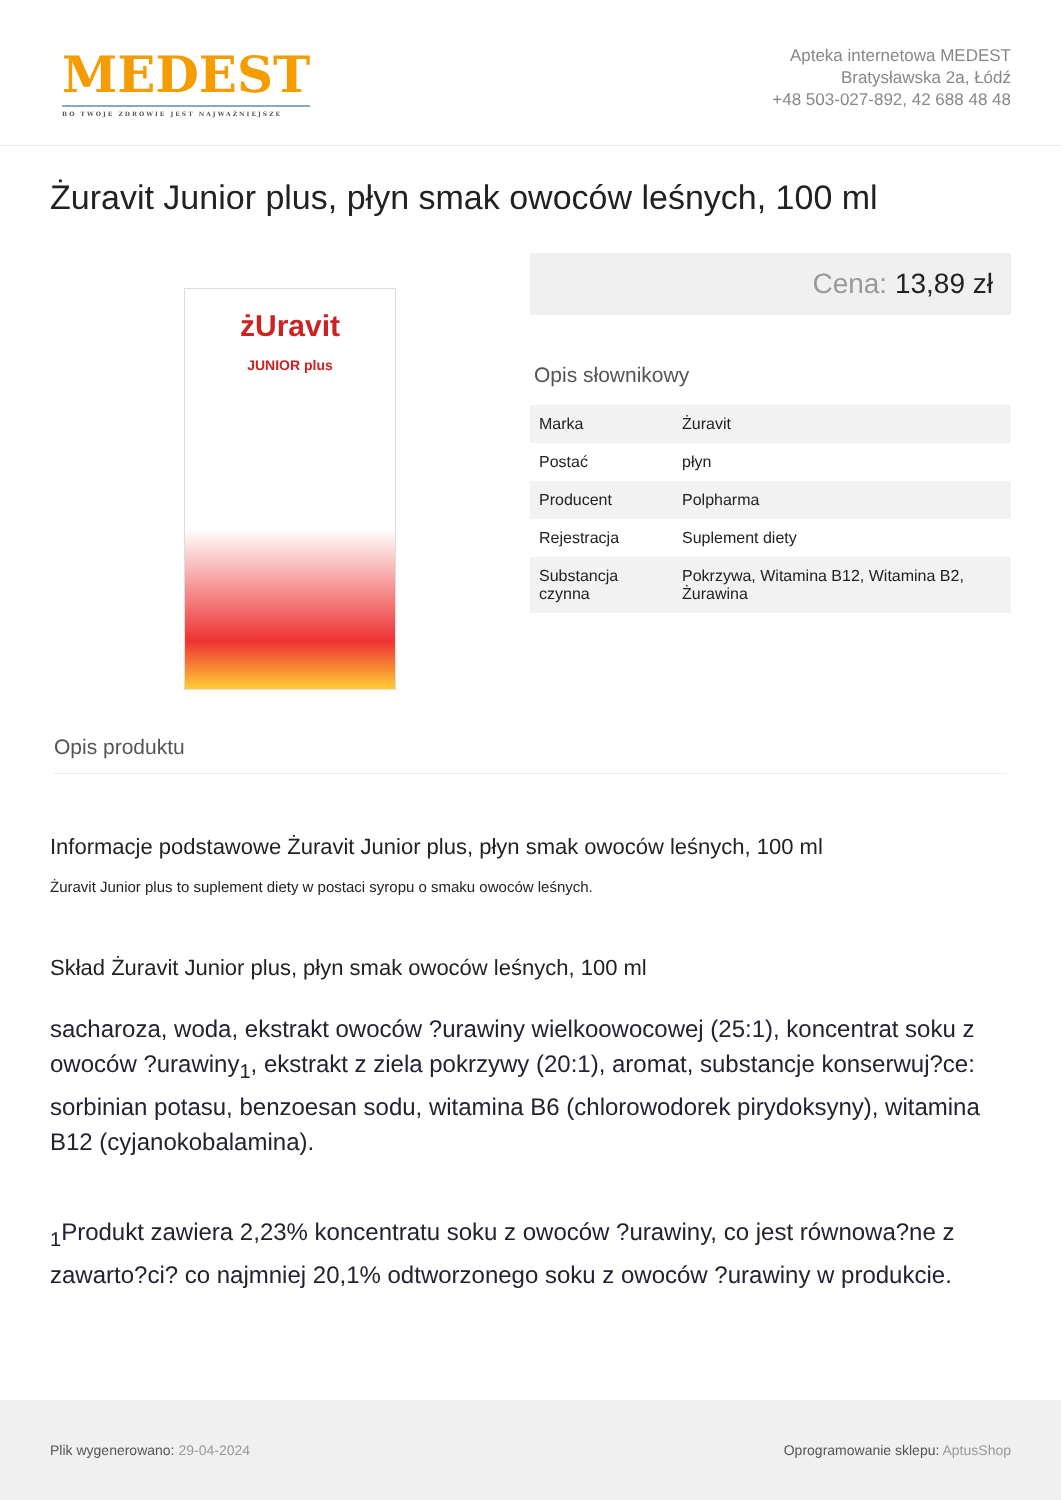MEDEST
BO TWOJE ZDROWIE JEST NAJWAŻNIEJSZE
Apteka internetowa MEDEST
Bratysławska 2a, Łódź
+48 503-027-892, 42 688 48 48
Żuravit Junior plus, płyn smak owoców leśnych, 100 ml
żUravit
JUNIOR plus
Cena: 13,89 zł
Opis słownikowy
| Marka | Żuravit |
| Postać | płyn |
| Producent | Polpharma |
| Rejestracja | Suplement diety |
| Substancja czynna | Pokrzywa, Witamina B12, Witamina B2, Żurawina |
Opis produktu
Informacje podstawowe Żuravit Junior plus, płyn smak owoców leśnych, 100 ml
Żuravit Junior plus to suplement diety w postaci syropu o smaku owoców leśnych.
Skład Żuravit Junior plus, płyn smak owoców leśnych, 100 ml
sacharoza, woda, ekstrakt owoców ?urawiny wielkoowocowej (25:1), koncentrat soku z owoców ?urawiny<sub>1</sub>, ekstrakt z ziela pokrzywy (20:1), aromat, substancje konserwuj?ce: sorbinian potasu, benzoesan sodu, witamina B6 (chlorowodorek pirydoksyny), witamina B12 (cyjanokobalamina).
<sub>1</sub>Produkt zawiera 2,23% koncentratu soku z owoców ?urawiny, co jest równowa?ne z zawarto?ci? co najmniej 20,1% odtworzonego soku z owoców ?urawiny w produkcie.
Plik wygenerowano: 29-04-2024
Oprogramowanie sklepu: AptusShop